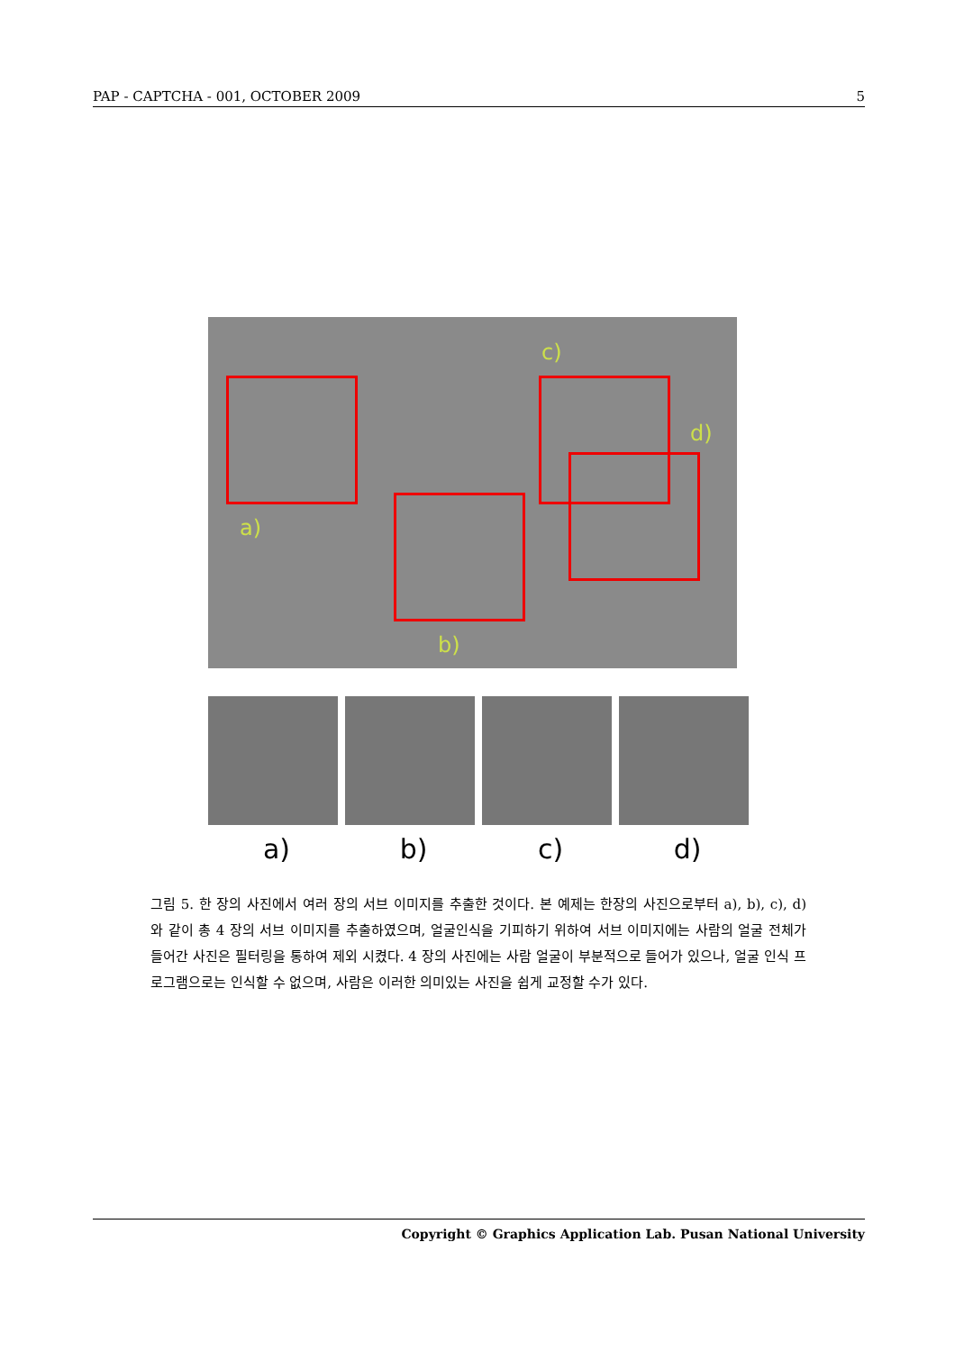PAP - CAPTCHA - 001, OCTOBER 2009 5
a)
b)
c)
d)
a) b) c) d)
그림 5. 한 장의 사진에서 여러 장의 서브 이미지를 추출한 것이다. 본 예제는 한장의 사진으로부터 a), b), c), d) 와 같이 총 4 장의 서브 이미지를 추출하였으며, 얼굴인식을 기피하기 위하여 서브 이미지에는 사람의 얼굴 전체가 들어간 사진은 필터링을 통하여 제외 시켰다. 4 장의 사진에는 사람 얼굴이 부분적으로 들어가 있으나, 얼굴 인식 프로그램으로는 인식할 수 없으며, 사람은 이러한 의미있는 사진을 쉽게 교정할 수가 있다.
Copyright © Graphics Application Lab. Pusan National University